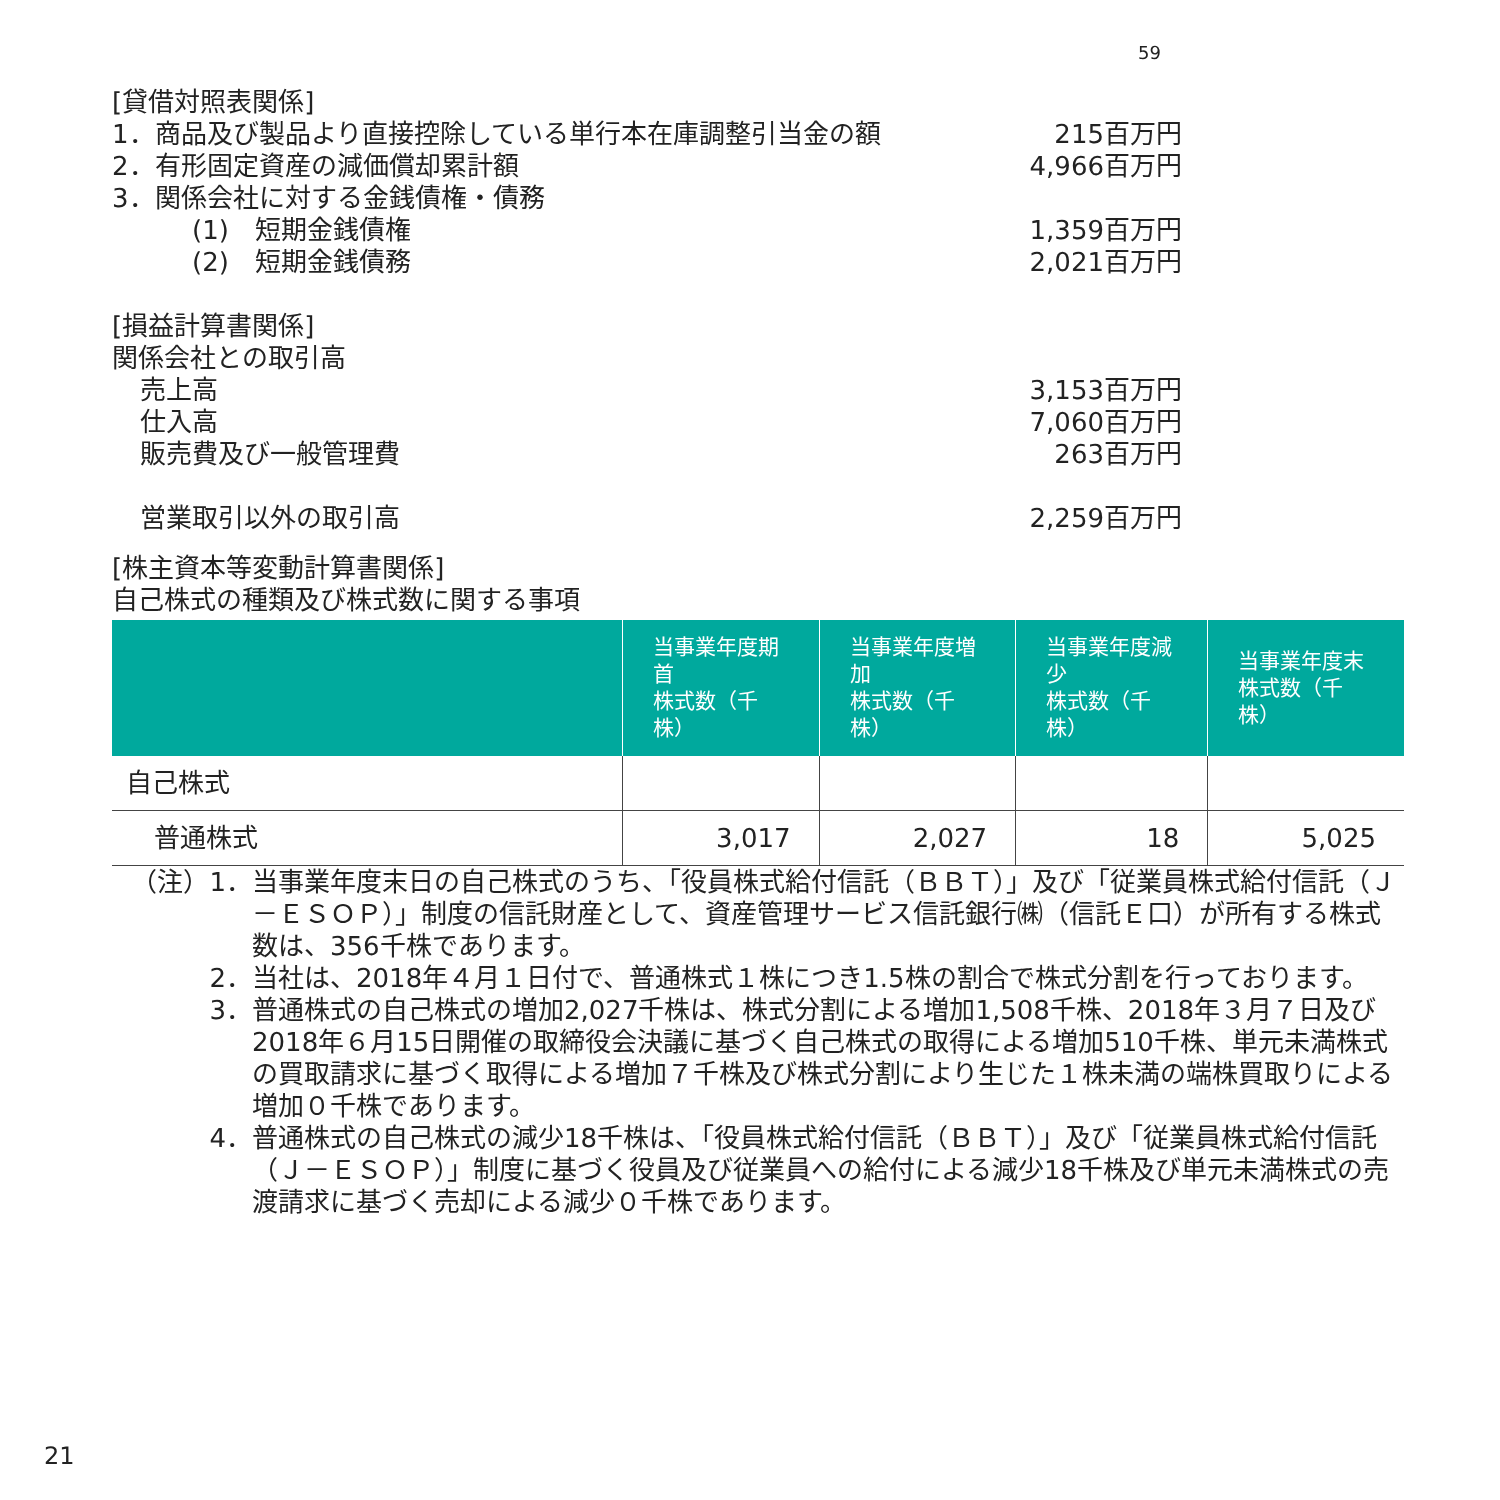59
[貸借対照表関係]
1．商品及び製品より直接控除している単行本在庫調整引当金の額 215百万円
2．有形固定資産の減価償却累計額 4,966百万円
3．関係会社に対する金銭債権・債務
(1)　短期金銭債権 1,359百万円
(2)　短期金銭債務 2,021百万円
[損益計算書関係]
関係会社との取引高
売上高 3,153百万円
仕入高 7,060百万円
販売費及び一般管理費 263百万円
営業取引以外の取引高 2,259百万円
[株主資本等変動計算書関係]
自己株式の種類及び株式数に関する事項
| | 当事業年度期首 株式数（千株） | 当事業年度増加 株式数（千株） | 当事業年度減少 株式数（千株） | 当事業年度末 株式数（千株） |
| --- | --- | --- | --- | --- |
| 自己株式 | | | | |
| 普通株式 | 3,017 | 2,027 | 18 | 5,025 |
（注）1． 当事業年度末日の自己株式のうち、「役員株式給付信託（ＢＢＴ）」及び「従業員株式給付信託（Ｊ－ＥＳＯＰ）」制度の信託財産として、資産管理サービス信託銀行㈱（信託Ｅ口）が所有する株式数は、356千株であります。
2． 当社は、2018年４月１日付で、普通株式１株につき1.5株の割合で株式分割を行っております。
3． 普通株式の自己株式の増加2,027千株は、株式分割による増加1,508千株、2018年３月７日及び2018年６月15日開催の取締役会決議に基づく自己株式の取得による増加510千株、単元未満株式の買取請求に基づく取得による増加７千株及び株式分割により生じた１株未満の端株買取りによる増加０千株であります。
4． 普通株式の自己株式の減少18千株は、「役員株式給付信託（ＢＢＴ）」及び「従業員株式給付信託（Ｊ－ＥＳＯＰ）」制度に基づく役員及び従業員への給付による減少18千株及び単元未満株式の売渡請求に基づく売却による減少０千株であります。
21